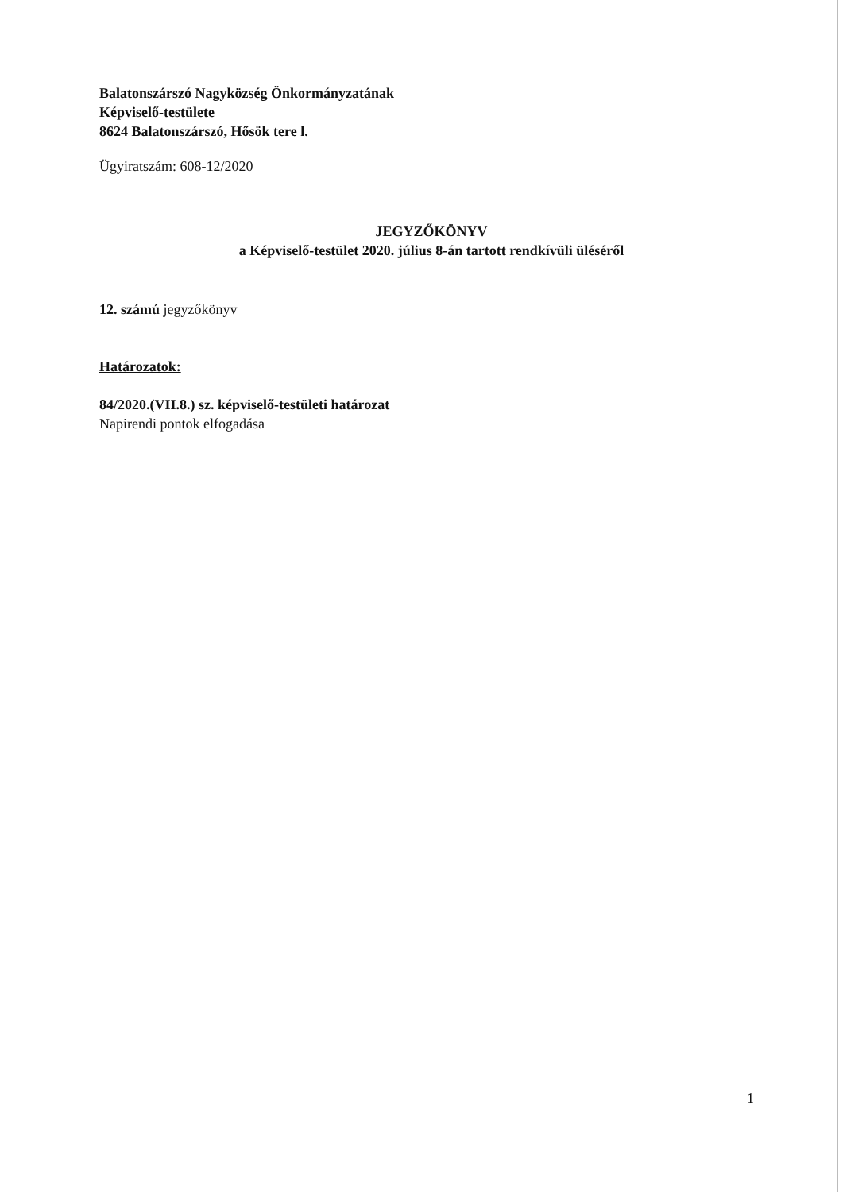Balatonszárszó Nagyközség Önkormányzatának
Képviselő-testülete
8624 Balatonszárszó, Hősök tere l.
Ügyiratszám: 608-12/2020
JEGYZŐKÖNYV
a Képviselő-testület 2020. július 8-án tartott rendkívüli üléséről
12. számú jegyzőkönyv
Határozatok:
84/2020.(VII.8.) sz. képviselő-testületi határozat
Napirendi pontok elfogadása
1